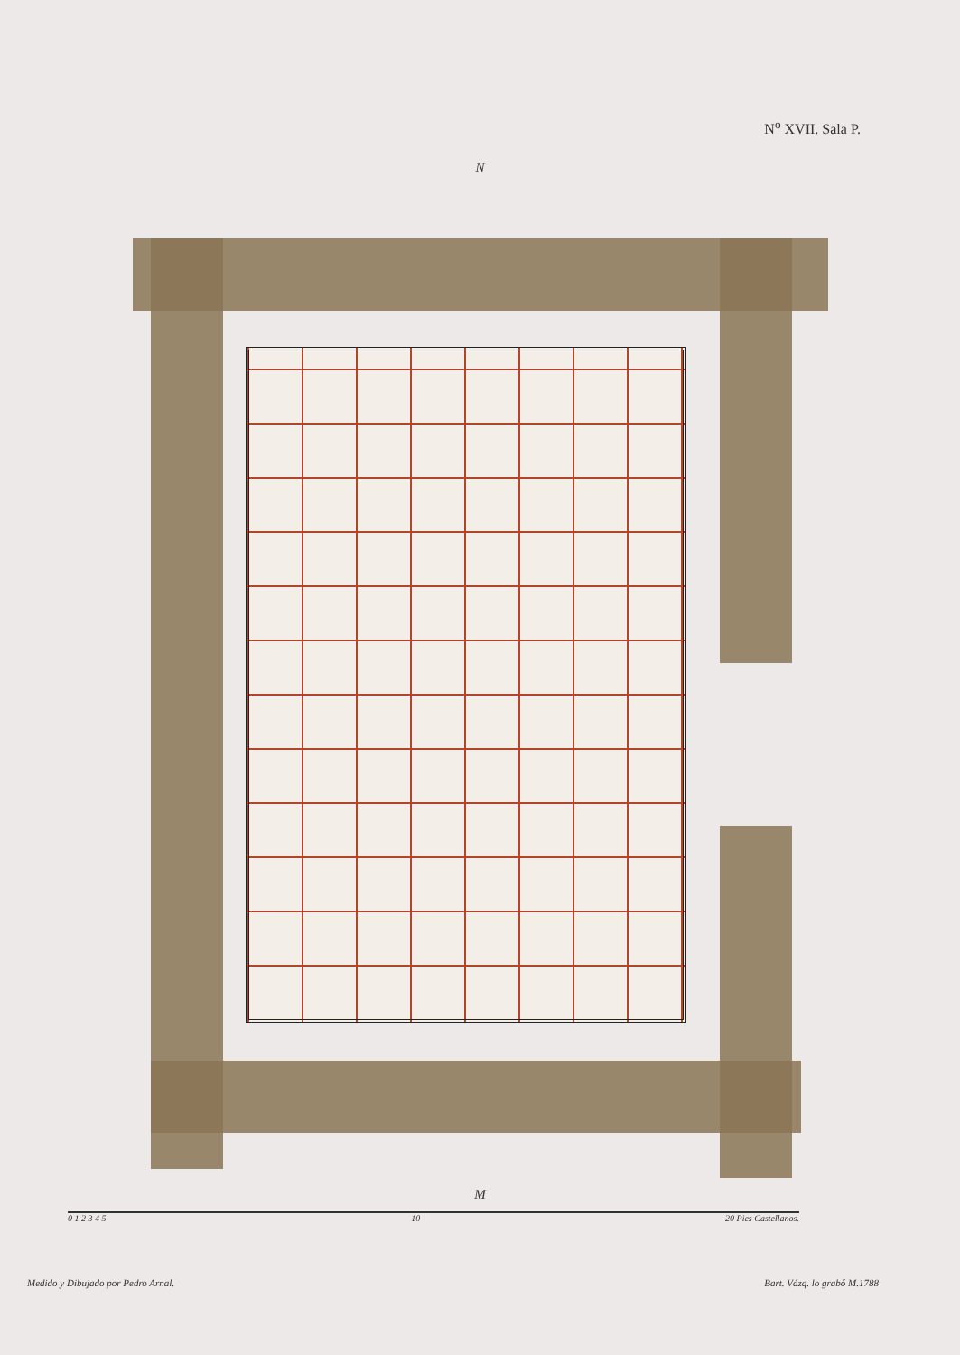N<sup>o</sup> XVII. Sala P.
N
M
0 1 2 3 4 5 10 20 Pies Castellanos.
Medido y Dibujado por Pedro Arnal. Bart. Vázq. lo grabó M.1788